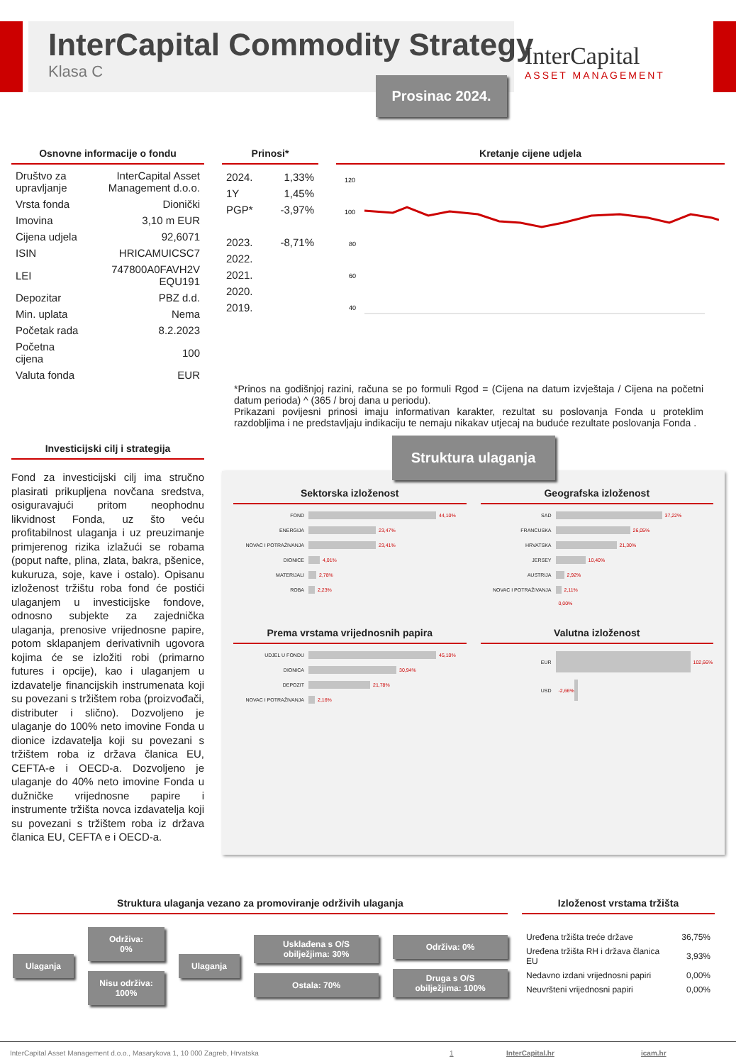InterCapital Commodity Strategy
Klasa C
InterCapital
ASSET MANAGEMENT
Prosinac 2024.
Osnovne informacije o fondu
| Društvo za upravljanje | InterCapital Asset Management d.o.o. |
| Vrsta fonda | Dionički |
| Imovina | 3,10 m EUR |
| Cijena udjela | 92,6071 |
| ISIN | HRICAMUICSC7 |
| LEI | 747800A0FAVH2V EQU191 |
| Depozitar | PBZ d.d. |
| Min. uplata | Nema |
| Početak rada | 8.2.2023 |
| Početna cijena | 100 |
| Valuta fonda | EUR |
Prinosi*
| 2024. | 1,33% |
| 1Y | 1,45% |
| PGP* | -3,97% |
| 2023. | -8,71% |
| 2022. | |
| 2021. | |
| 2020. | |
| 2019. | |
Kretanje cijene udjela
120
100
80
60
40
*Prinos na godišnjoj razini, računa se po formuli Rgod = (Cijena na datum izvještaja / Cijena na početni datum perioda) ^ (365 / broj dana u periodu).
Prikazani povijesni prinosi imaju informativan karakter, rezultat su poslovanja Fonda u proteklim razdobljima i ne predstavljaju indikaciju te nemaju nikakav utjecaj na buduće rezultate poslovanja Fonda .
Investicijski cilj i strategija
Fond za investicijski cilj ima stručno plasirati prikupljena novčana sredstva, osiguravajući pritom neophodnu likvidnost Fonda, uz što veću profitabilnost ulaganja i uz preuzimanje primjerenog rizika izlažući se robama (poput nafte, plina, zlata, bakra, pšenice, kukuruza, soje, kave i ostalo). Opisanu izloženost tržištu roba fond će postići ulaganjem u investicijske fondove, odnosno subjekte za zajednička ulaganja, prenosive vrijednosne papire, potom sklapanjem derivativnih ugovora kojima će se izložiti robi (primarno futures i opcije), kao i ulaganjem u izdavatelje financijskih instrumenata koji su povezani s tržištem roba (proizvođači, distributer i slično). Dozvoljeno je ulaganje do 100% neto imovine Fonda u dionice izdavatelja koji su povezani s tržištem roba iz država članica EU, CEFTA-e i OECD-a. Dozvoljeno je ulaganje do 40% neto imovine Fonda u dužničke vrijednosne papire i instrumente tržišta novca izdavatelja koji su povezani s tržištem roba iz država članica EU, CEFTA e i OECD-a.
Struktura ulaganja
Sektorska izloženost
FOND 44,10%
ENERGIJA 23,47%
NOVAC I POTRAŽIVANJA 23,41%
DIONICE 4,01%
MATERIJALI 2,78%
ROBA 2,23%
Geografska izloženost
SAD 37,22%
FRANCUSKA 26,05%
HRVATSKA 21,30%
JERSEY 10,40%
AUSTRIJA 2,92%
NOVAC I POTRAŽIVANJA 2,11%
0,00%
Prema vrstama vrijednosnih papira
UDJEL U FONDU 45,10%
DIONICA 30,94%
DEPOZIT 21,78%
NOVAC I POTRAŽIVANJA 2,16%
Valutna izloženost
EUR 102,66%
USD -2,66%
Struktura ulaganja vezano za promoviranje održivih ulaganja
Ulaganja
Održiva: 0%
Nisu održiva: 100%
Ulaganja
Usklađena s O/S obilježjima: 30%
Ostala: 70%
Održiva: 0%
Druga s O/S obilježjima: 100%
Izloženost vrstama tržišta
| Uređena tržišta treće države | 36,75% |
| Uređena tržišta RH i država članica EU | 3,93% |
| Nedavno izdani vrijednosni papiri | 0,00% |
| Neuvršteni vrijednosni papiri | 0,00% |
InterCapital Asset Management d.o.o., Masarykova 1, 10 000 Zagreb, Hrvatska 1 InterCapital.hr icam.hr